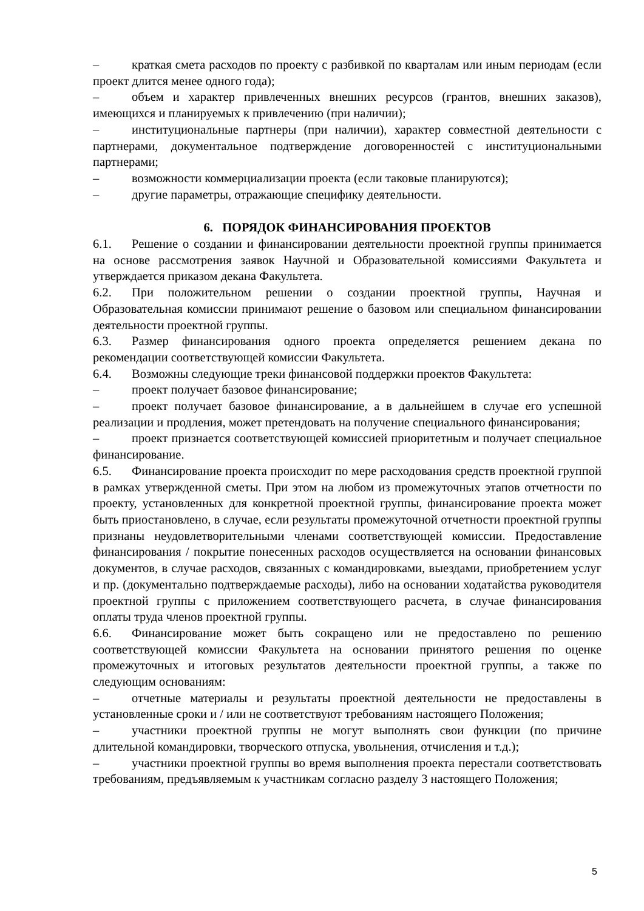– краткая смета расходов по проекту с разбивкой по кварталам или иным периодам (если проект длится менее одного года);
– объем и характер привлеченных внешних ресурсов (грантов, внешних заказов), имеющихся и планируемых к привлечению (при наличии);
– институциональные партнеры (при наличии), характер совместной деятельности с партнерами, документальное подтверждение договоренностей с институциональными партнерами;
– возможности коммерциализации проекта (если таковые планируются);
– другие параметры, отражающие специфику деятельности.
6. ПОРЯДОК ФИНАНСИРОВАНИЯ ПРОЕКТОВ
6.1. Решение о создании и финансировании деятельности проектной группы принимается на основе рассмотрения заявок Научной и Образовательной комиссиями Факультета и утверждается приказом декана Факультета.
6.2. При положительном решении о создании проектной группы, Научная и Образовательная комиссии принимают решение о базовом или специальном финансировании деятельности проектной группы.
6.3. Размер финансирования одного проекта определяется решением декана по рекомендации соответствующей комиссии Факультета.
6.4. Возможны следующие треки финансовой поддержки проектов Факультета:
– проект получает базовое финансирование;
– проект получает базовое финансирование, а в дальнейшем в случае его успешной реализации и продления, может претендовать на получение специального финансирования;
– проект признается соответствующей комиссией приоритетным и получает специальное финансирование.
6.5. Финансирование проекта происходит по мере расходования средств проектной группой в рамках утвержденной сметы. При этом на любом из промежуточных этапов отчетности по проекту, установленных для конкретной проектной группы, финансирование проекта может быть приостановлено, в случае, если результаты промежуточной отчетности проектной группы признаны неудовлетворительными членами соответствующей комиссии. Предоставление финансирования / покрытие понесенных расходов осуществляется на основании финансовых документов, в случае расходов, связанных с командировками, выездами, приобретением услуг и пр. (документально подтверждаемые расходы), либо на основании ходатайства руководителя проектной группы с приложением соответствующего расчета, в случае финансирования оплаты труда членов проектной группы.
6.6. Финансирование может быть сокращено или не предоставлено по решению соответствующей комиссии Факультета на основании принятого решения по оценке промежуточных и итоговых результатов деятельности проектной группы, а также по следующим основаниям:
– отчетные материалы и результаты проектной деятельности не предоставлены в установленные сроки и / или не соответствуют требованиям настоящего Положения;
– участники проектной группы не могут выполнять свои функции (по причине длительной командировки, творческого отпуска, увольнения, отчисления и т.д.);
– участники проектной группы во время выполнения проекта перестали соответствовать требованиям, предъявляемым к участникам согласно разделу 3 настоящего Положения;
5